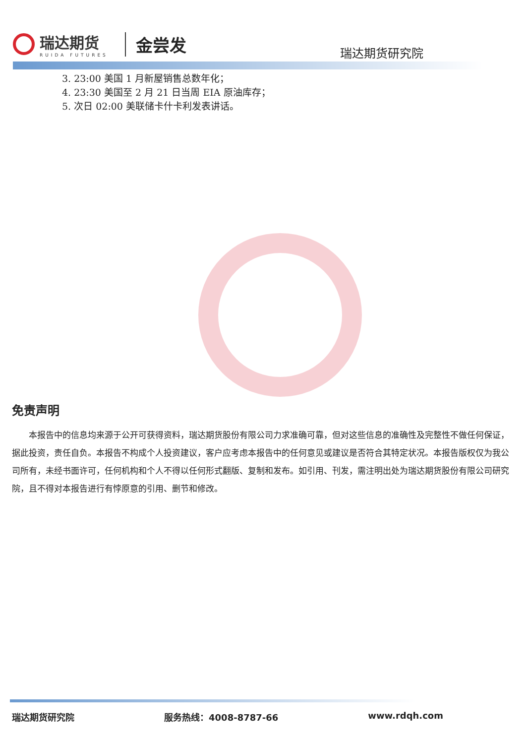瑞达期货
RUIDA FUTURES
金尝发
瑞达期货研究院
3. 23:00 美国 1 月新屋销售总数年化；
4. 23:30 美国至 2 月 21 日当周 EIA 原油库存；
5. 次日 02:00 美联储卡什卡利发表讲话。
免责声明
本报告中的信息均来源于公开可获得资料，瑞达期货股份有限公司力求准确可靠，但对这些信息的准确性及完整性不做任何保证，据此投资，责任自负。本报告不构成个人投资建议，客户应考虑本报告中的任何意见或建议是否符合其特定状况。本报告版权仅为我公司所有，未经书面许可，任何机构和个人不得以任何形式翻版、复制和发布。如引用、刊发，需注明出处为瑞达期货股份有限公司研究院，且不得对本报告进行有悖原意的引用、删节和修改。
瑞达期货研究院 服务热线：4008-8787-66 www.rdqh.com